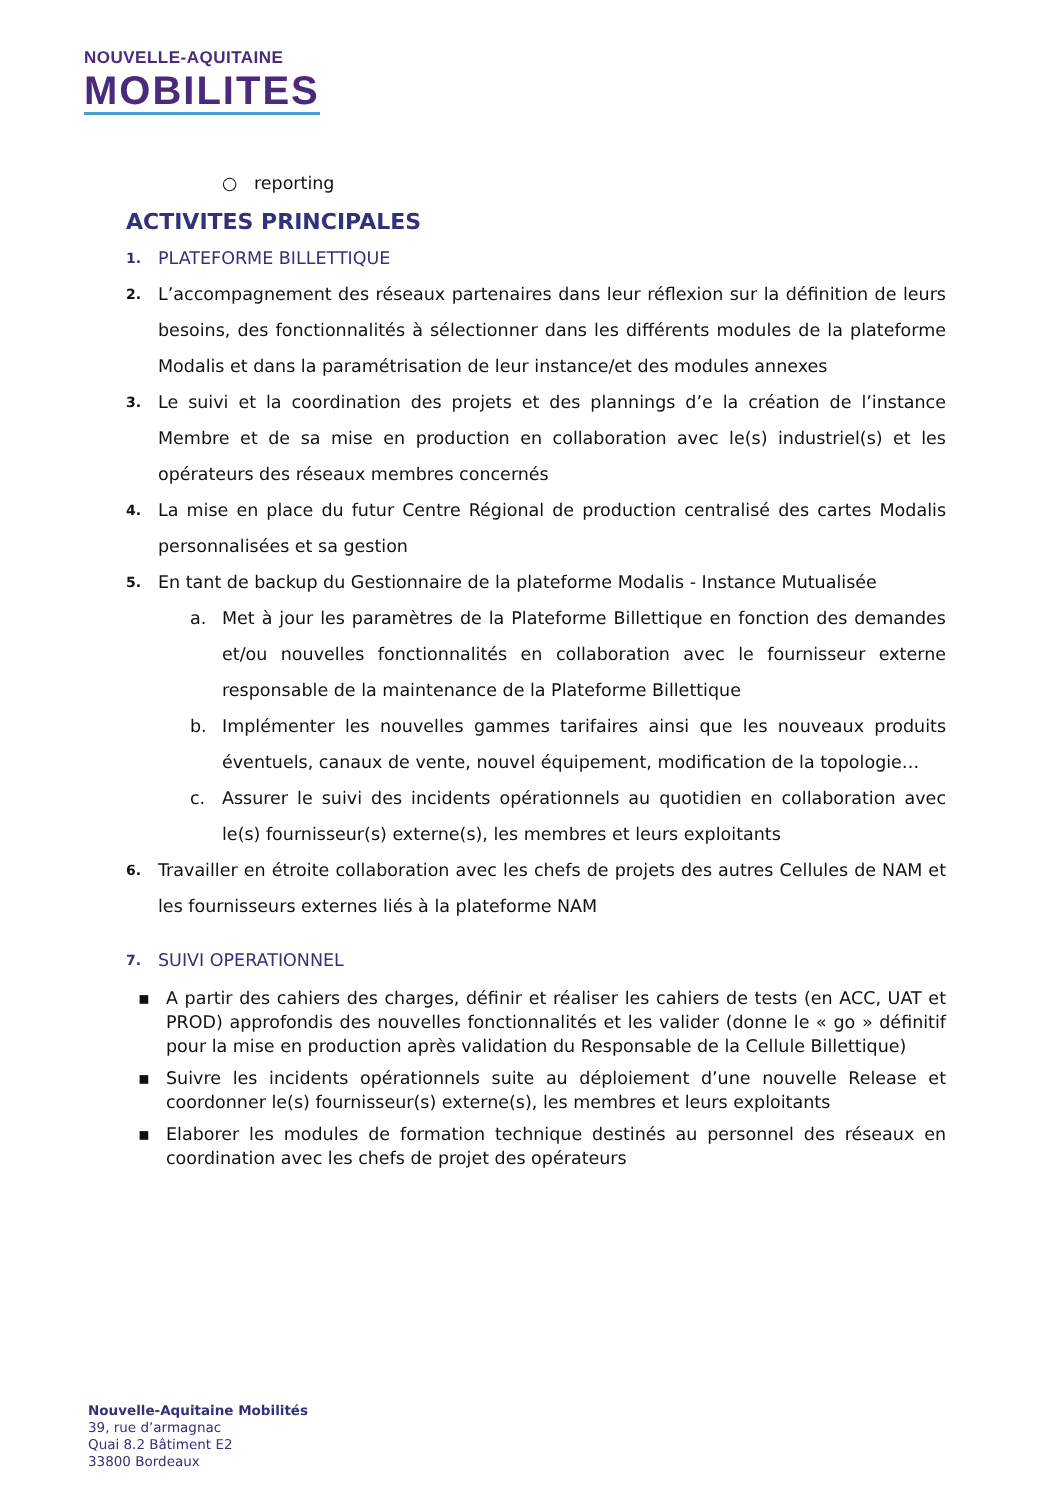NOUVELLE-AQUITAINE
MOBILITES
○ reporting
ACTIVITES PRINCIPALES
1. PLATEFORME BILLETTIQUE
2. L’accompagnement des réseaux partenaires dans leur réflexion sur la définition de leurs besoins, des fonctionnalités à sélectionner dans les différents modules de la plateforme Modalis et dans la paramétrisation de leur instance/et des modules annexes
3. Le suivi et la coordination des projets et des plannings d’e la création de l’instance Membre et de sa mise en production en collaboration avec le(s) industriel(s) et les opérateurs des réseaux membres concernés
4. La mise en place du futur Centre Régional de production centralisé des cartes Modalis personnalisées et sa gestion
5. En tant de backup du Gestionnaire de la plateforme Modalis - Instance Mutualisée
a. Met à jour les paramètres de la Plateforme Billettique en fonction des demandes et/ou nouvelles fonctionnalités en collaboration avec le fournisseur externe responsable de la maintenance de la Plateforme Billettique
b. Implémenter les nouvelles gammes tarifaires ainsi que les nouveaux produits éventuels, canaux de vente, nouvel équipement, modification de la topologie…
c. Assurer le suivi des incidents opérationnels au quotidien en collaboration avec le(s) fournisseur(s) externe(s), les membres et leurs exploitants
6. Travailler en étroite collaboration avec les chefs de projets des autres Cellules de NAM et les fournisseurs externes liés à la plateforme NAM
7. SUIVI OPERATIONNEL
▪ A partir des cahiers des charges, définir et réaliser les cahiers de tests (en ACC, UAT et PROD) approfondis des nouvelles fonctionnalités et les valider (donne le « go » définitif pour la mise en production après validation du Responsable de la Cellule Billettique)
▪ Suivre les incidents opérationnels suite au déploiement d’une nouvelle Release et coordonner le(s) fournisseur(s) externe(s), les membres et leurs exploitants
▪ Elaborer les modules de formation technique destinés au personnel des réseaux en coordination avec les chefs de projet des opérateurs
Nouvelle-Aquitaine Mobilités
39, rue d’armagnac
Quai 8.2 Bâtiment E2
33800 Bordeaux